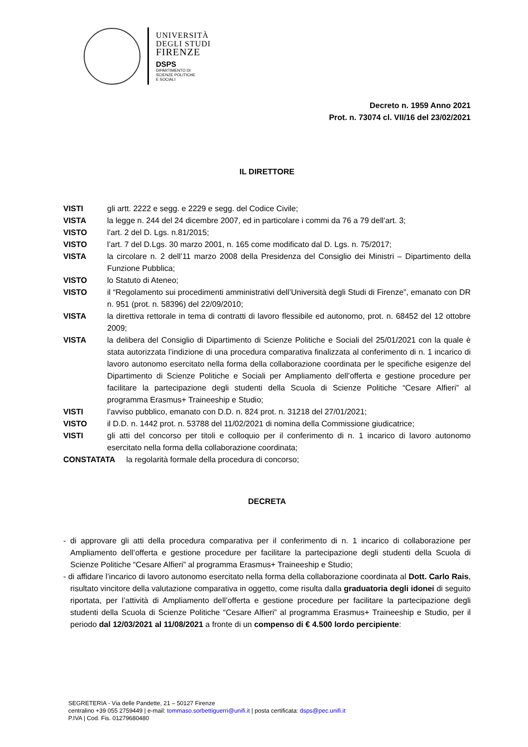UNIVERSITÀ
DEGLI STUDI
FIRENZE
DSPS
DIPARTIMENTO DI
SCIENZE POLITICHE
E SOCIALI
Decreto n. 1959 Anno 2021
Prot. n. 73074 cl. VII/16 del 23/02/2021
IL DIRETTORE
| VISTI | gli artt. 2222 e segg. e 2229 e segg. del Codice Civile; |
| VISTA | la legge n. 244 del 24 dicembre 2007, ed in particolare i commi da 76 a 79 dell’art. 3; |
| VISTO | l’art. 2 del D. Lgs. n.81/2015; |
| VISTO | l’art. 7 del D.Lgs. 30 marzo 2001, n. 165 come modificato dal D. Lgs. n. 75/2017; |
| VISTA | la circolare n. 2 dell’11 marzo 2008 della Presidenza del Consiglio dei Ministri – Dipartimento della Funzione Pubblica; |
| VISTO | lo Statuto di Ateneo; |
| VISTO | il “Regolamento sui procedimenti amministrativi dell’Università degli Studi di Firenze”, emanato con DR n. 951 (prot. n. 58396) del 22/09/2010; |
| VISTA | la direttiva rettorale in tema di contratti di lavoro flessibile ed autonomo, prot. n. 68452 del 12 ottobre 2009; |
| VISTA | la delibera del Consiglio di Dipartimento di Scienze Politiche e Sociali del 25/01/2021 con la quale è stata autorizzata l’indizione di una procedura comparativa finalizzata al conferimento di n. 1 incarico di lavoro autonomo esercitato nella forma della collaborazione coordinata per le specifiche esigenze del Dipartimento di Scienze Politiche e Sociali per Ampliamento dell’offerta e gestione procedure per facilitare la partecipazione degli studenti della Scuola di Scienze Politiche “Cesare Alfieri” al programma Erasmus+ Traineeship e Studio; |
| VISTI | l’avviso pubblico, emanato con D.D. n. 824 prot. n. 31218 del 27/01/2021; |
| VISTO | il D.D. n. 1442 prot. n. 53788 del 11/02/2021 di nomina della Commissione giudicatrice; |
| VISTI | gli atti del concorso per titoli e colloquio per il conferimento di n. 1 incarico di lavoro autonomo esercitato nella forma della collaborazione coordinata; |
| CONSTATATA la regolarità formale della procedura di concorso; | |
DECRETA
- di approvare gli atti della procedura comparativa per il conferimento di n. 1 incarico di collaborazione per Ampliamento dell’offerta e gestione procedure per facilitare la partecipazione degli studenti della Scuola di Scienze Politiche “Cesare Alfieri” al programma Erasmus+ Traineeship e Studio;
- di affidare l’incarico di lavoro autonomo esercitato nella forma della collaborazione coordinata al Dott. Carlo Rais, risultato vincitore della valutazione comparativa in oggetto, come risulta dalla graduatoria degli idonei di seguito riportata, per l’attività di Ampliamento dell’offerta e gestione procedure per facilitare la partecipazione degli studenti della Scuola di Scienze Politiche “Cesare Alfieri” al programma Erasmus+ Traineeship e Studio, per il periodo dal 12/03/2021 al 11/08/2021 a fronte di un compenso di € 4.500 lordo percipiente:
SEGRETERIA - Via delle Pandette, 21 – 50127 Firenze
centralino +39 055 2759449 | e-mail: tommaso.sorbettiguerri@unifi.it | posta certificata: dsps@pec.unifi.it
P.IVA | Cod. Fis. 01279680480